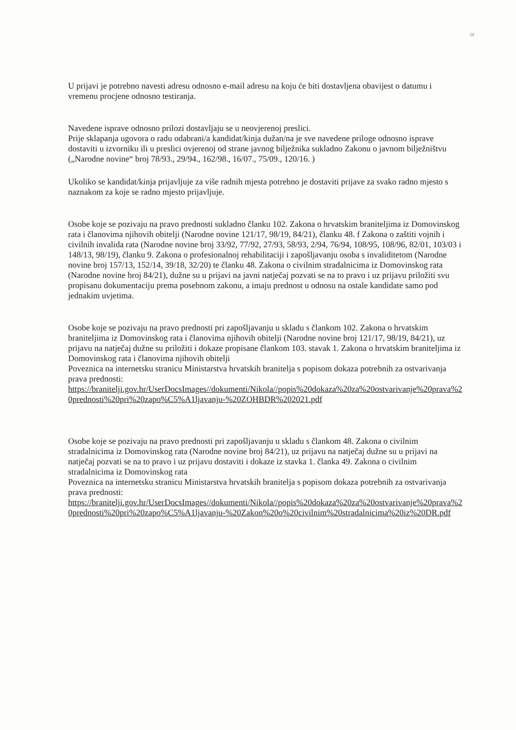or
U prijavi je potrebno navesti adresu odnosno e-mail adresu na koju će biti dostavljena obavijest o datumu i vremenu procjene odnosno testiranja.
Navedene isprave odnosno prilozi dostavljaju se u neovjerenoj preslici.
Prije sklapanja ugovora o radu odabrani/a kandidat/kinja dužan/na je sve navedene priloge odnosno isprave dostaviti u izvorniku ili u preslici ovjerenoj od strane javnog bilježnika sukladno Zakonu o javnom bilježništvu („Narodne novine“ broj 78/93., 29/94., 162/98., 16/07., 75/09., 120/16. )
Ukoliko se kandidat/kinja prijavljuje za više radnih mjesta potrebno je dostaviti prijave za svako radno mjesto s naznakom za koje se radno mjesto prijavljuje.
Osobe koje se pozivaju na pravo prednosti sukladno članku 102. Zakona o hrvatskim braniteljima iz Domovinskog rata i članovima njihovih obitelji (Narodne novine 121/17, 98/19, 84/21), članku 48. f Zakona o zaštiti vojnih i civilnih invalida rata (Narodne novine broj 33/92, 77/92, 27/93, 58/93, 2/94, 76/94, 108/95, 108/96, 82/01, 103/03 i 148/13, 98/19), članku 9. Zakona o profesionalnoj rehabilitaciji i zapošljavanju osoba s invaliditetom (Narodne novine broj 157/13, 152/14, 39/18, 32/20) te članku 48. Zakona o civilnim stradalnicima iz Domovinskog rata (Narodne novine broj 84/21), dužne su u prijavi na javni natječaj pozvati se na to pravo i uz prijavu priložiti svu propisanu dokumentaciju prema posebnom zakonu, a imaju prednost u odnosu na ostale kandidate samo pod jednakim uvjetima.
Osobe koje se pozivaju na pravo prednosti pri zapošljavanju u skladu s člankom 102. Zakona o hrvatskim braniteljima iz Domovinskog rata i članovima njihovih obitelji (Narodne novine broj 121/17, 98/19, 84/21), uz prijavu na natječaj dužne su priložiti i dokaze propisane člankom 103. stavak 1. Zakona o hrvatskim braniteljima iz Domovinskog rata i članovima njihovih obitelji
Poveznica na internetsku stranicu Ministarstva hrvatskih branitelja s popisom dokaza potrebnih za ostvarivanja prava prednosti:
https://branitelji.gov.hr/UserDocsImages//dokumenti/Nikola//popis%20dokaza%20za%20ostvarivanje%20prava%20prednosti%20pri%20zapo%C5%A1ljavanju-%20ZOHBDR%202021.pdf
Osobe koje se pozivaju na pravo prednosti pri zapošljavanju u skladu s člankom 48. Zakona o civilnim stradalnicima iz Domovinskog rata (Narodne novine broj 84/21), uz prijavu na natječaj dužne su u prijavi na natječaj pozvati se na to pravo i uz prijavu dostaviti i dokaze iz stavka 1. članka 49. Zakona o civilnim stradalnicima iz Domovinskog rata
Poveznica na internetsku stranicu Ministarstva hrvatskih branitelja s popisom dokaza potrebnih za ostvarivanja prava prednosti:
https://branitelji.gov.hr/UserDocsImages//dokumenti/Nikola//popis%20dokaza%20za%20ostvarivanje%20prava%20prednosti%20pri%20zapo%C5%A1ljavanju-%20Zakon%20o%20civilnim%20stradalnicima%20iz%20DR.pdf